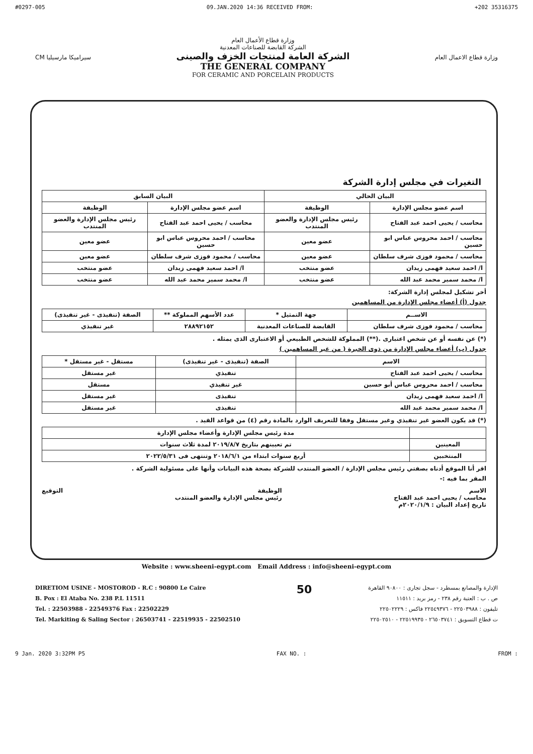#0297-005 09.JAN.2020 14:36 RECEIVED FROM: +202 35316375
CM سيراميكا مارسيليا
وزارة قطاع الأعمال العام
الشركة القابضة للصناعات المعدنية
الشركة العامة لمنتجات الخزف والصينى
THE GENERAL COMPANY
FOR CERAMIC AND PORCELAIN PRODUCTS
وزارة قطاع الاعمال العام
التغيرات في مجلس إدارة الشركة
| البيان الحالي | | البيان السابق | |
| --- | --- | --- | --- |
| اسم عضو مجلس الإدارة | الوظيفة | اسم عضو مجلس الإدارة | الوظيفة |
| محاسب / يحيى احمد عبد الفتاح | رئيس مجلس الإدارة والعضو المنتدب | محاسب / يحيى احمد عبد الفتاح | رئيس مجلس الإدارة والعضو المنتدب |
| محاسب / احمد محروس عباس ابو حسين | عضو معين | محاسب / احمد محروس عباس ابو حسين | عضو معين |
| محاسب / محمود فوزى شرف سلطان | عضو معين | محاسب / محمود فوزى شرف سلطان | عضو معين |
| ا/ احمد سعيد فهمى زيدان | عضو منتخب | ا/ احمد سعيد فهمى زيدان | عضو منتخب |
| ا/ محمد سمير محمد عبد الله | عضو منتخب | ا/ محمد سمير محمد عبد الله | عضو منتخب |
أخر تشكيل لمجلس إدارة الشركة:
جدول (أ) أعضاء مجلس الإدارة من المساهمين
| الاســم | جهة التمثيل * | عدد الأسهم المملوكة ** | الصفة (تنفيذى - غير تنفيذى) |
| --- | --- | --- | --- |
| محاسب / محمود فوزى شرف سلطان | القابضة للصناعات المعدنية | ٢٨٨٩٢١٥٢ | غير تنفيذي |
(*) عن نفسه أو عن شخص اعتبارى .(**) المملوكة للشخص الطبيعي أو الاعتبارى الذى يمثله .
جدول (ب) أعضاء مجلس الإدارة من ذوى الخبرة ( من غير المساهمين )
| الاسم | الصفة (تنفيذى - غير تنفيذى) | مستقل - غير مستقل * |
| --- | --- | --- |
| محاسب / يحيى احمد عبد الفتاح | تنفيذي | غير مستقل |
| محاسب / احمد محروس عباس أبو حسين | غير تنفيذي | مستقل |
| ا/ احمد سعيد فهمى زيدان | تنفيذى | غير مستقل |
| ا/ محمد سمير محمد عبد الله | تنفيذى | غير مستقل |
(*) قد يكون العضو غير تنفيذي وغير مستقل وفقا للتعريف الوارد بالمادة رقم (٤) من قواعد القيد .
| | مدة رئيس مجلس الإدارة وأعضاء مجلس الإدارة |
| المعينين | تم تعيينهم بتاريخ ٢٠١٩/٨/٧ لمدة ثلاث سنوات |
| المنتخبين | أربع سنوات ابتداء من ٢٠١٨/٦/١ وتنتهى فى ٢٠٢٢/٥/٣١ |
اقر أنا الموقع أدناه بصفتي رئيس مجلس الإدارة / العضو المنتدب للشركة بصحة هذه البيانات وأنها على مسئولية الشركة .
المقر بما فيه :-
الاسم
محاسب / يحيى احمد عبد الفتاح
تاريخ إعداد البيان : ٢٠٢٠/١/٩م
الوظيفة
رئيس مجلس الإدارة والعضو المنتدب
التوقيع
Website : www.sheeni-egypt.com Email Address : info@sheeni-egypt.com
DIRETIOM USINE - MOSTOROD - R.C : 90800 Le Caire
B. Pox : El Ataba No. 238 P.L 11511
Tel. : 22503988 - 22549376 Fax : 22502229
Tel. Markiting & Saling Sector : 26503741 - 22519935 - 22502510
50
الإدارة والمصانع بمسطرد - سجل تجارى : ٩٠٨٠٠ القاهرة
ص . ب : العتبة رقم ٢٣٨ - رمز بريد : ١١٥١١
تليفون : ٢٢٥٠٣٩٨٨ - ٢٢٥٤٩٣٧٦ فاكس : ٢٢٥٠٢٢٢٩
ت قطاع التسويق : ٢٦٥٠٣٧٤١ - ٢٢٥١٩٩٣٥ - ٢٢٥٠٢٥١٠
9 Jan. 2020 3:32PM P5 FAX NO. : FROM :